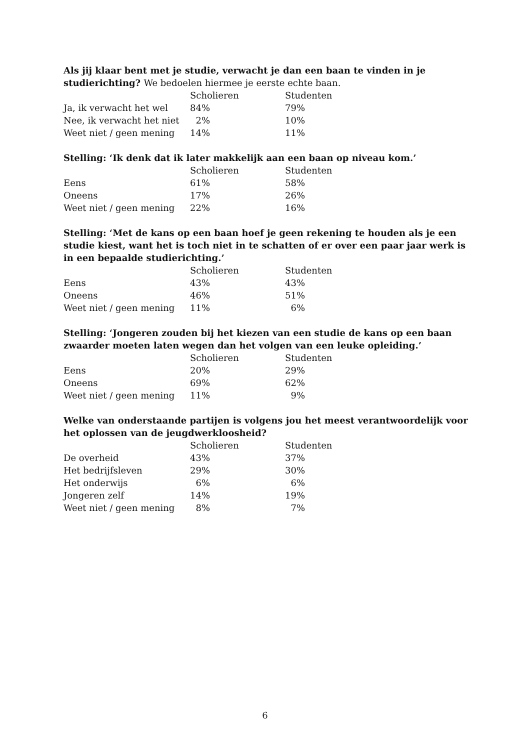Als jij klaar bent met je studie, verwacht je dan een baan te vinden in je studierichting? We bedoelen hiermee je eerste echte baan.
| | Scholieren | Studenten |
| --- | --- | --- |
| Ja, ik verwacht het wel | 84% | 79% |
| Nee, ik verwacht het niet | 2% | 10% |
| Weet niet / geen mening | 14% | 11% |
Stelling: ‘Ik denk dat ik later makkelijk aan een baan op niveau kom.’
| | Scholieren | Studenten |
| --- | --- | --- |
| Eens | 61% | 58% |
| Oneens | 17% | 26% |
| Weet niet / geen mening | 22% | 16% |
Stelling: ‘Met de kans op een baan hoef je geen rekening te houden als je een studie kiest, want het is toch niet in te schatten of er over een paar jaar werk is in een bepaalde studierichting.’
| | Scholieren | Studenten |
| --- | --- | --- |
| Eens | 43% | 43% |
| Oneens | 46% | 51% |
| Weet niet / geen mening | 11% | 6% |
Stelling: ‘Jongeren zouden bij het kiezen van een studie de kans op een baan zwaarder moeten laten wegen dan het volgen van een leuke opleiding.’
| | Scholieren | Studenten |
| --- | --- | --- |
| Eens | 20% | 29% |
| Oneens | 69% | 62% |
| Weet niet / geen mening | 11% | 9% |
Welke van onderstaande partijen is volgens jou het meest verantwoordelijk voor het oplossen van de jeugdwerkloosheid?
| | Scholieren | Studenten |
| --- | --- | --- |
| De overheid | 43% | 37% |
| Het bedrijfsleven | 29% | 30% |
| Het onderwijs | 6% | 6% |
| Jongeren zelf | 14% | 19% |
| Weet niet / geen mening | 8% | 7% |
6